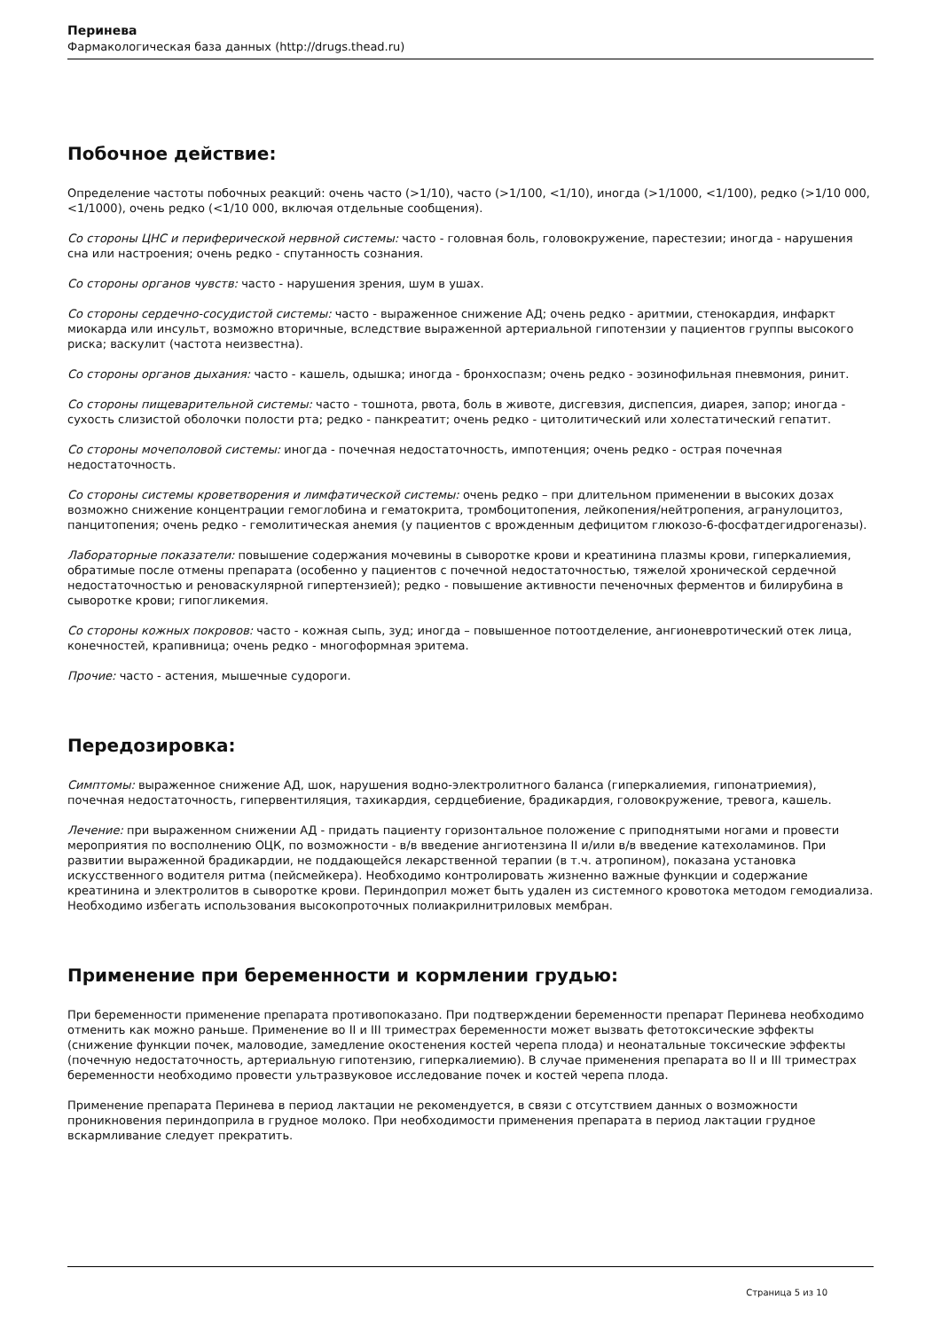Перинева
Фармакологическая база данных (http://drugs.thead.ru)
Побочное действие:
Определение частоты побочных реакций: очень часто (>1/10), часто (>1/100, <1/10), иногда (>1/1000, <1/100), редко (>1/10 000, <1/1000), очень редко (<1/10 000, включая отдельные сообщения).
Со стороны ЦНС и периферической нервной системы: часто - головная боль, головокружение, парестезии; иногда - нарушения сна или настроения; очень редко - спутанность сознания.
Со стороны органов чувств: часто - нарушения зрения, шум в ушах.
Со стороны сердечно-сосудистой системы: часто - выраженное снижение АД; очень редко - аритмии, стенокардия, инфаркт миокарда или инсульт, возможно вторичные, вследствие выраженной артериальной гипотензии у пациентов группы высокого риска; васкулит (частота неизвестна).
Со стороны органов дыхания: часто - кашель, одышка; иногда - бронхоспазм; очень редко - эозинофильная пневмония, ринит.
Со стороны пищеварительной системы: часто - тошнота, рвота, боль в животе, дисгевзия, диспепсия, диарея, запор; иногда - сухость слизистой оболочки полости рта; редко - панкреатит; очень редко - цитолитический или холестатический гепатит.
Со стороны мочеполовой системы: иногда - почечная недостаточность, импотенция; очень редко - острая почечная недостаточность.
Со стороны системы кроветворения и лимфатической системы: очень редко – при длительном применении в высоких дозах возможно снижение концентрации гемоглобина и гематокрита, тромбоцитопения, лейкопения/нейтропения, агранулоцитоз, панцитопения; очень редко - гемолитическая анемия (у пациентов с врожденным дефицитом глюкозо-6-фосфатдегидрогеназы).
Лабораторные показатели: повышение содержания мочевины в сыворотке крови и креатинина плазмы крови, гиперкалиемия, обратимые после отмены препарата (особенно у пациентов с почечной недостаточностью, тяжелой хронической сердечной недостаточностью и реноваскулярной гипертензией); редко - повышение активности печеночных ферментов и билирубина в сыворотке крови; гипогликемия.
Со стороны кожных покровов: часто - кожная сыпь, зуд; иногда – повышенное потоотделение, ангионевротический отек лица, конечностей, крапивница; очень редко - многоформная эритема.
Прочие: часто - астения, мышечные судороги.
Передозировка:
Симптомы: выраженное снижение АД, шок, нарушения водно-электролитного баланса (гиперкалиемия, гипонатриемия), почечная недостаточность, гипервентиляция, тахикардия, сердцебиение, брадикардия, головокружение, тревога, кашель.
Лечение: при выраженном снижении АД - придать пациенту горизонтальное положение с приподнятыми ногами и провести мероприятия по восполнению ОЦК, по возможности - в/в введение ангиотензина II и/или в/в введение катехоламинов. При развитии выраженной брадикардии, не поддающейся лекарственной терапии (в т.ч. атропином), показана установка искусственного водителя ритма (пейсмейкера). Необходимо контролировать жизненно важные функции и содержание креатинина и электролитов в сыворотке крови. Периндоприл может быть удален из системного кровотока методом гемодиализа. Необходимо избегать использования высокопроточных полиакрилнитриловых мембран.
Применение при беременности и кормлении грудью:
При беременности применение препарата противопоказано. При подтверждении беременности препарат Перинева необходимо отменить как можно раньше. Применение во II и III триместрах беременности может вызвать фетотоксические эффекты (снижение функции почек, маловодие, замедление окостенения костей черепа плода) и неонатальные токсические эффекты (почечную недостаточность, артериальную гипотензию, гиперкалиемию). В случае применения препарата во II и III триместрах беременности необходимо провести ультразвуковое исследование почек и костей черепа плода.
Применение препарата Перинева в период лактации не рекомендуется, в связи с отсутствием данных о возможности проникновения периндоприла в грудное молоко. При необходимости применения препарата в период лактации грудное вскармливание следует прекратить.
Страница 5 из 10